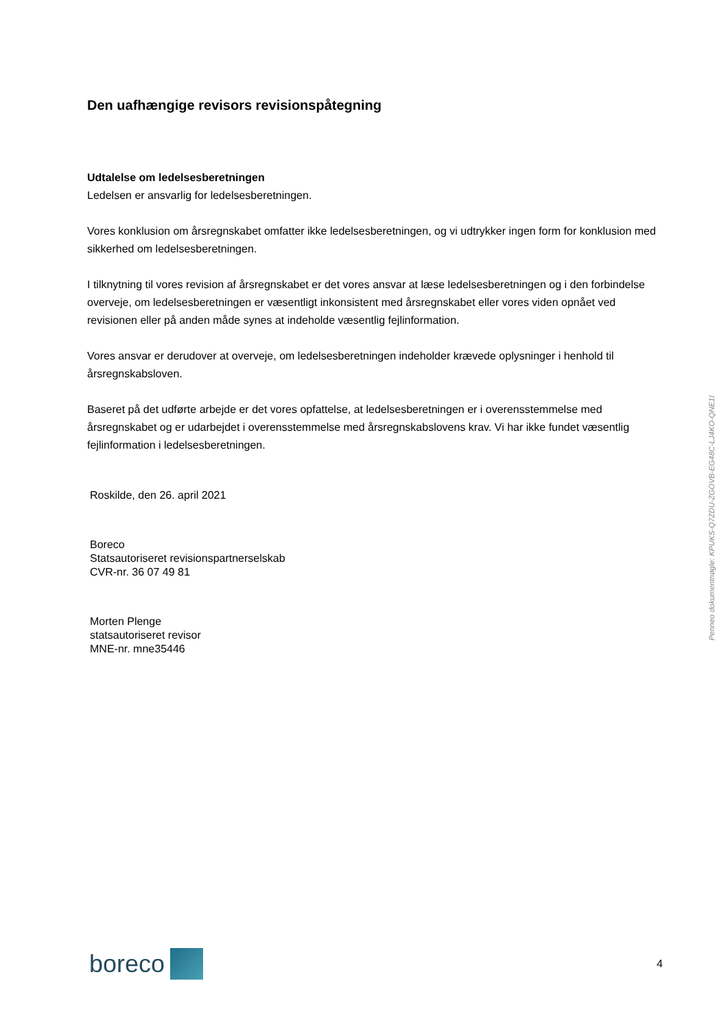Den uafhængige revisors revisionspåtegning
Udtalelse om ledelsesberetningen
Ledelsen er ansvarlig for ledelsesberetningen.
Vores konklusion om årsregnskabet omfatter ikke ledelsesberetningen, og vi udtrykker ingen form for konklusion med sikkerhed om ledelsesberetningen.
I tilknytning til vores revision af årsregnskabet er det vores ansvar at læse ledelsesberetningen og i den forbindelse overveje, om ledelsesberetningen er væsentligt inkonsistent med årsregnskabet eller vores viden opnået ved revisionen eller på anden måde synes at indeholde væsentlig fejlinformation.
Vores ansvar er derudover at overveje, om ledelsesberetningen indeholder krævede oplysninger i henhold til årsregnskabsloven.
Baseret på det udførte arbejde er det vores opfattelse, at ledelsesberetningen er i overensstemmelse med årsregnskabet og er udarbejdet i overensstemmelse med årsregnskabslovens krav. Vi har ikke fundet væsentlig fejlinformation i ledelsesberetningen.
Roskilde, den 26. april 2021
Boreco
Statsautoriseret revisionspartnerselskab
CVR-nr. 36 07 49 81
Morten Plenge
statsautoriseret revisor
MNE-nr. mne35446
Penneo dokumentnøgle: KPUKS-Q7ZDU-ZGOVB-EG48C-LJ4KO-QNE1I
boreco
4